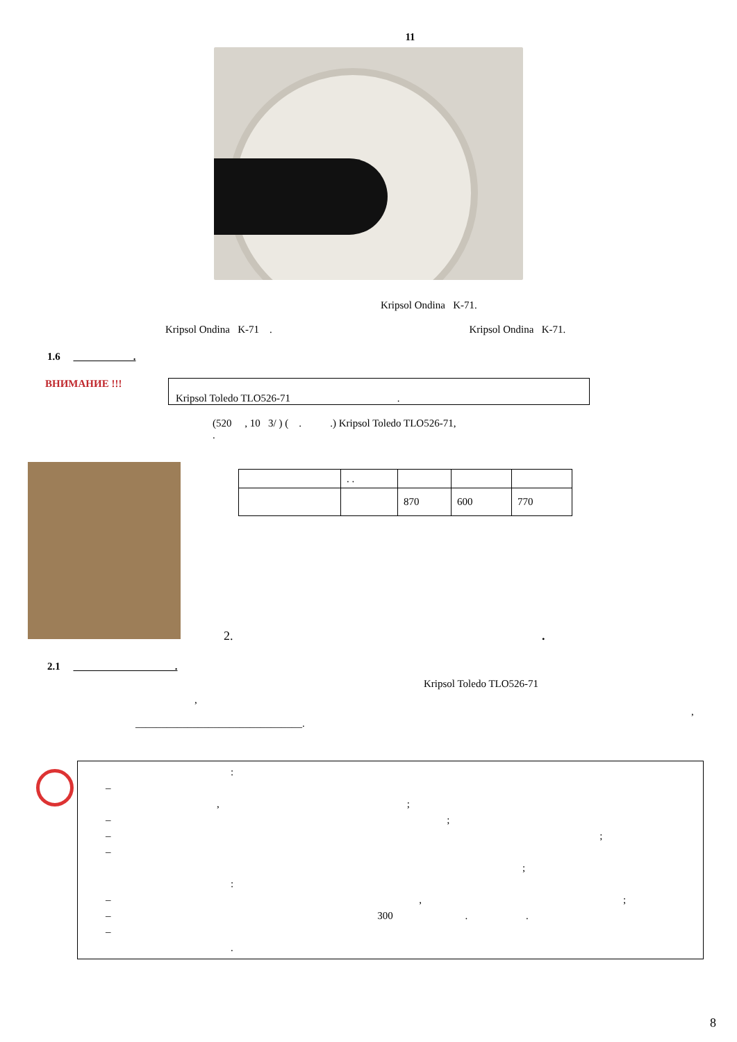11
Kripsol Ondina K-71.
Kripsol Ondina K-71 . Kripsol Ondina K-71.
1.6 .
ВНИМАНИЕ !!!
Kripsol Toledo TLO526-71 .
(520 , 10 3/ ) ( . .) Kripsol Toledo TLO526-71,
.
| | . . | | | |
| | | 870 | 600 | 770 |
2. .
2.1 .
Kripsol Toledo TLO526-71
,
,
________________________________.
:
–
,;
– ;
– ;
–
;
:
– ,;
– 300 . .
–
.
8